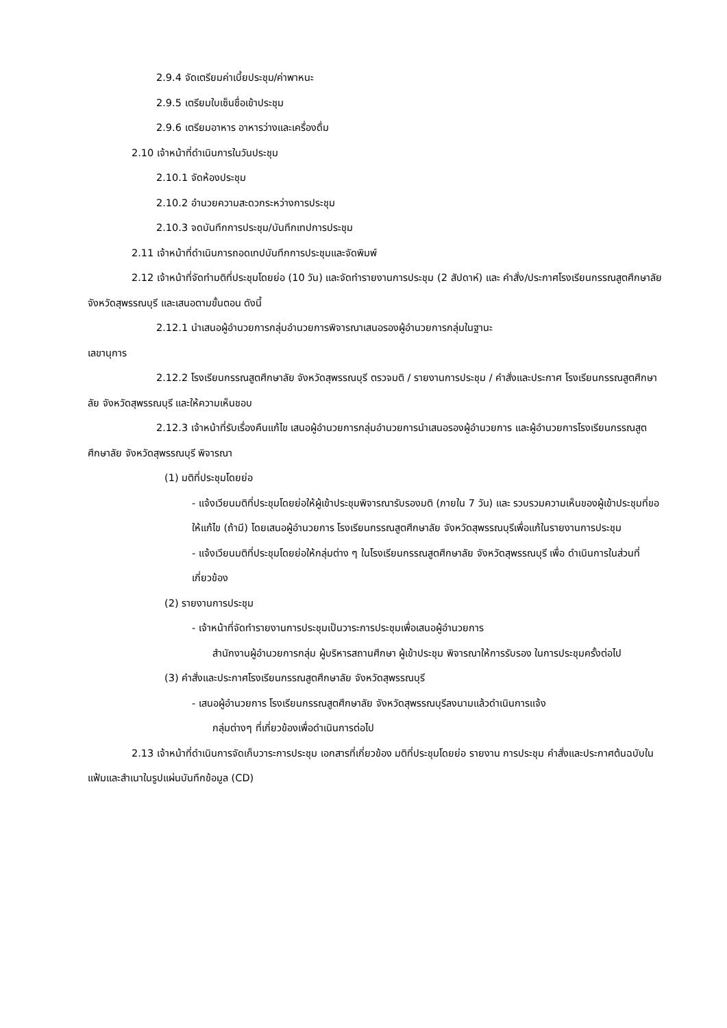2.9.4 จัดเตรียมค่าเบี้ยประชุม/ค่าพาหนะ
2.9.5 เตรียมใบเซ็นชื่อเข้าประชุม
2.9.6 เตรียมอาหาร อาหารว่างและเครื่องดื่ม
2.10 เจ้าหน้าที่ดำเนินการในวันประชุม
2.10.1 จัดห้องประชุม
2.10.2 อำนวยความสะดวกระหว่างการประชุม
2.10.3 จดบันทึกการประชุม/บันทึกเทปการประชุม
2.11 เจ้าหน้าที่ดำเนินการถอดเทปบันทึกการประชุมและจัดพิมพ์
2.12 เจ้าหน้าที่จัดทำมติที่ประชุมโดยย่อ (10 วัน) และจัดทำรายงานการประชุม (2 สัปดาห์) และ คำสั่ง/ประกาศโรงเรียนกรรณสูตศึกษาลัย จังหวัดสุพรรณบุรี และเสนอตามขั้นตอน ดังนี้
2.12.1 นำเสนอผู้อำนวยการกลุ่มอำนวยการพิจารณาเสนอรองผู้อำนวยการกลุ่มในฐานะ
เลขานุการ
2.12.2 โรงเรียนกรรณสูตศึกษาลัย จังหวัดสุพรรณบุรี ตรวจมติ / รายงานการประชุม / คำสั่งและประกาศ โรงเรียนกรรณสูตศึกษาลัย จังหวัดสุพรรณบุรี และให้ความเห็นชอบ
2.12.3 เจ้าหน้าที่รับเรื่องคืนแก้ไข เสนอผู้อำนวยการกลุ่มอำนวยการนำเสนอรองผู้อำนวยการ และผู้อำนวยการโรงเรียนกรรณสูตศึกษาลัย จังหวัดสุพรรณบุรี พิจารณา
(1) มติที่ประชุมโดยย่อ
- แจ้งเวียนมติที่ประชุมโดยย่อให้ผู้เข้าประชุมพิจารณารับรองมติ (ภายใน 7 วัน) และ รวบรวมความเห็นของผู้เข้าประชุมที่ขอให้แก้ไข (ถ้ามี) โดยเสนอผู้อำนวยการ โรงเรียนกรรณสูตศึกษาลัย จังหวัดสุพรรณบุรีเพื่อแก้ในรายงานการประชุม
- แจ้งเวียนมติที่ประชุมโดยย่อให้กลุ่มต่าง ๆ ในโรงเรียนกรรณสูตศึกษาลัย จังหวัดสุพรรณบุรี เพื่อ ดำเนินการในส่วนที่เกี่ยวข้อง
(2) รายงานการประชุม
- เจ้าหน้าที่จัดทำรายงานการประชุมเป็นวาระการประชุมเพื่อเสนอผู้อำนวยการ
สำนักงานผู้อำนวยการกลุ่ม ผู้บริหารสถานศึกษา ผู้เข้าประชุม พิจารณาให้การรับรอง ในการประชุมครั้งต่อไป
(3) คำสั่งและประกาศโรงเรียนกรรณสูตศึกษาลัย จังหวัดสุพรรณบุรี
- เสนอผู้อำนวยการ โรงเรียนกรรณสูตศึกษาลัย จังหวัดสุพรรณบุรีลงนามแล้วดำเนินการแจ้ง
กลุ่มต่างๆ ที่เกี่ยวข้องเพื่อดำเนินการต่อไป
2.13 เจ้าหน้าที่ดำเนินการจัดเก็บวาระการประชุม เอกสารที่เกี่ยวข้อง มติที่ประชุมโดยย่อ รายงาน การประชุม คำสั่งและประกาศต้นฉบับในแฟ้มและสำเนาในรูปแผ่นบันทึกข้อมูล (CD)